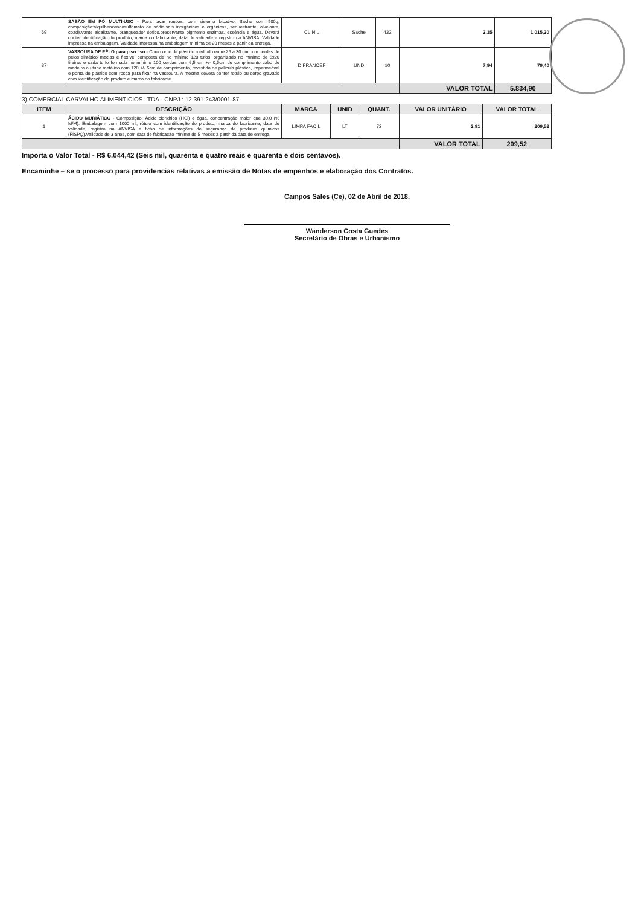| 69 | SABÃO EM PÓ MULTI-USO - Para lavar roupas, com sistema bioativo, Sache com 500g, composição:alquilbenzendosulfomato de sódio,sais inorgânicos e orgânicos, sequestrante, alvejante, coadjuvante alcalizante, branqueador óptico,preservante pigmento enzimas, essência e água. Devará conter identificação do produto, marca do fabricante, data de validade e registro na ANVISA. Validade impressa na embalagem. Validade impressa na embalagem mínima de 20 meses a partir da entrega. | CLINIL | Sache | 432 | 2,35 | 1.015,20 |
| 87 | VASSOURA DE PÊLO para piso liso - Com corpo de plástico medindo entre 25 a 30 cm com cerdas de pelos sintético macias e flexível composta de no mínimo 120 tufos, organizado no mínimo de 6x20 fileiras e cada turfo formada no mínimo 100 cerdas com 6,5 cm +/- 0,5cm de comprimento cabo de madeira ou tubo metálico com 120 +/- 5cm de comprimento, revestida de película plástica, impermeável e ponta de plástico com rosca para fixar na vassoura. A mesma devera conter rotulo ou corpo gravado com identificação do produto e marca do fabricante. | DIFRANCEF | UND | 10 | 7,94 | 79,40 |
| | | | | | VALOR TOTAL | 5.834,90 |
3) COMERCIAL CARVALHO ALIMENTICIOS LTDA - CNPJ.: 12.391.243/0001-87
| ITEM | DESCRIÇÃO | MARCA | UNID | QUANT. | VALOR UNITÁRIO | VALOR TOTAL |
| --- | --- | --- | --- | --- | --- | --- |
| 1 | ÁCIDO MURIÁTICO - Composição: Ácido clorídrico (HCl) e água, concentração maior que 30,0 (% M/M). Embalagem com 1000 ml, rótulo com identificação do produto, marca do fabricante, data de validade, registro na ANVISA e ficha de informações de segurança de produtos químicos (FISPQ).Validade de 3 anos, com data de fabricação mínima de 5 meses a partir da data de entrega. | LIMPA FACIL | LT | 72 | 2,91 | 209,52 |
| | | | | | VALOR TOTAL | 209,52 |
Importa o Valor Total - R$ 6.044,42 (Seis mil, quarenta e quatro reais e quarenta e dois centavos).
Encaminhe – se o processo para providencias relativas a emissão de Notas de empenhos e elaboração dos Contratos.
Campos Sales (Ce), 02 de Abril de 2018.
Wanderson Costa Guedes
Secretário de Obras e Urbanismo